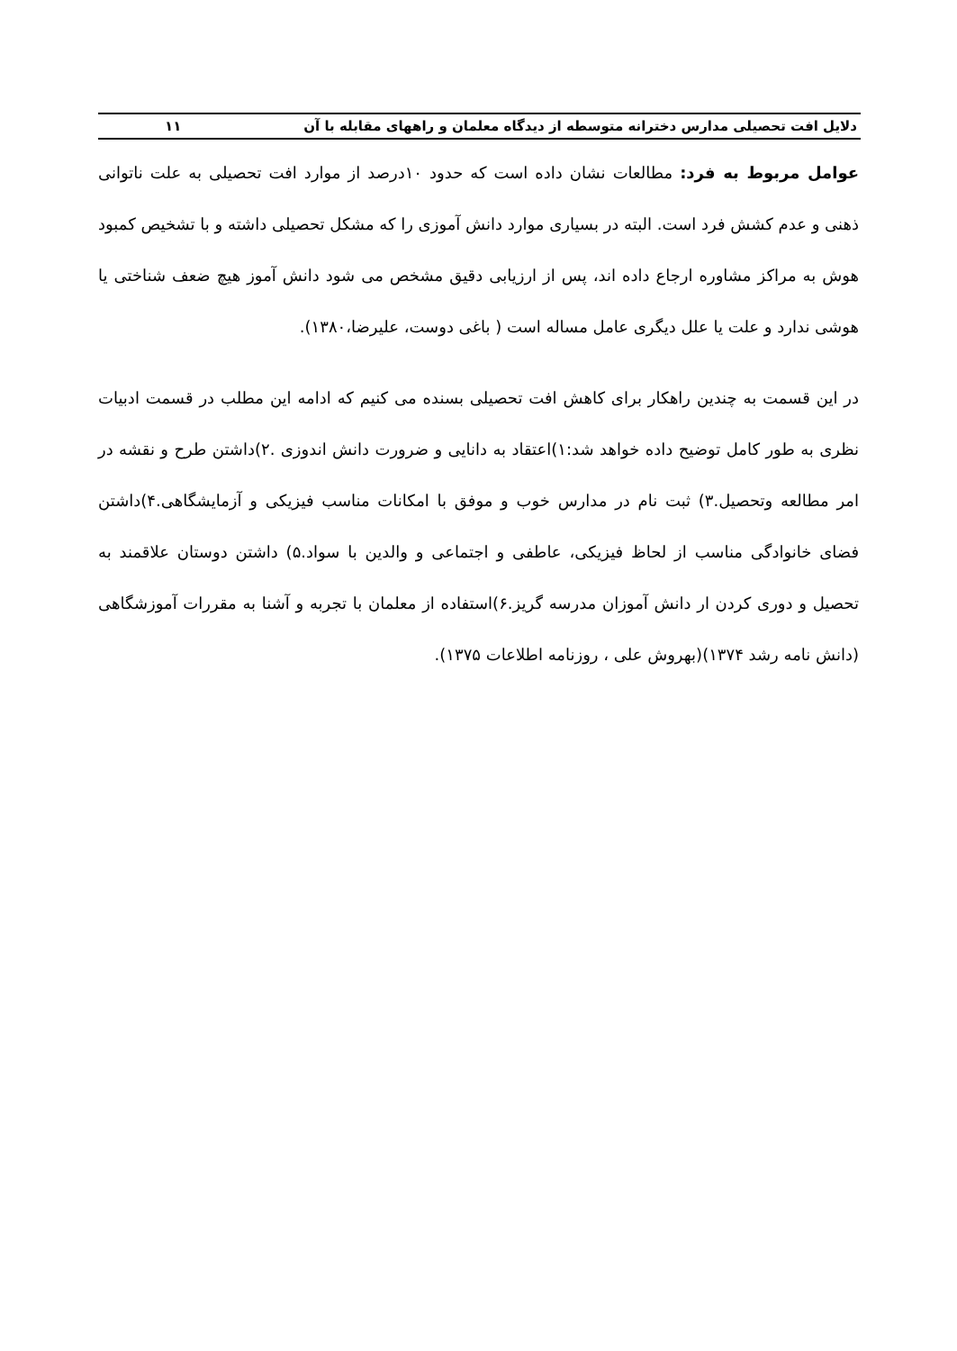دلایل افت تحصیلی مدارس دخترانه متوسطه از دیدگاه معلمان و راههای مقابله با آن ۱۱
عوامل مربوط به فرد: مطالعات نشان داده است که حدود ۱۰درصد از موارد افت تحصیلی به علت ناتوانی ذهنی و عدم کشش فرد است. البته در بسیاری موارد دانش آموزی را که مشکل تحصیلی داشته و با تشخیص کمبود هوش به مراکز مشاوره ارجاع داده اند، پس از ارزیابی دقیق مشخص می شود دانش آموز هیچ ضعف شناختی یا هوشی ندارد و علت یا علل دیگری عامل مساله است ( باغی دوست، علیرضا،۱۳۸۰).
در این قسمت به چندین راهکار برای کاهش افت تحصیلی بسنده می کنیم که ادامه این مطلب در قسمت ادبیات نظری به طور کامل توضیح داده خواهد شد:۱)اعتقاد به دانایی و ضرورت دانش اندوزی .۲)داشتن طرح و نقشه در امر مطالعه وتحصیل.۳) ثبت نام در مدارس خوب و موفق با امکانات مناسب فیزیکی و آزمایشگاهی.۴)داشتن فضای خانوادگی مناسب از لحاظ فیزیکی، عاطفی و اجتماعی و والدین با سواد.۵) داشتن دوستان علاقمند به تحصیل و دوری کردن ار دانش آموزان مدرسه گریز.۶)استفاده از معلمان با تجربه و آشنا به مقررات آموزشگاهی (دانش نامه رشد ۱۳۷۴)(بهروش علی ، روزنامه اطلاعات ۱۳۷۵).